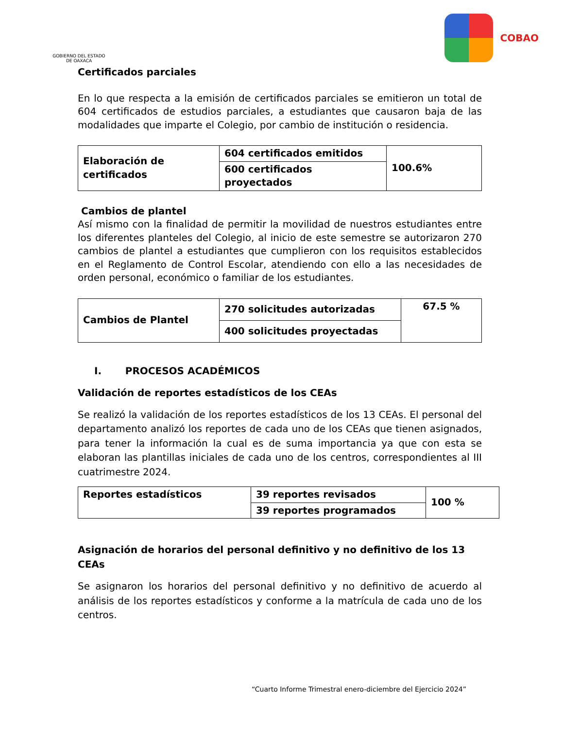GOBIERNO DEL ESTADO DE OAXACA
COBAO
Certificados parciales
En lo que respecta a la emisión de certificados parciales se emitieron un total de 604 certificados de estudios parciales, a estudiantes que causaron baja de las modalidades que imparte el Colegio, por cambio de institución o residencia.
| Elaboración de certificados | 604 certificados emitidos | 100.6% |
| | 600 certificados proyectados | |
Cambios de plantel
Así mismo con la finalidad de permitir la movilidad de nuestros estudiantes entre los diferentes planteles del Colegio, al inicio de este semestre se autorizaron 270 cambios de plantel a estudiantes que cumplieron con los requisitos establecidos en el Reglamento de Control Escolar, atendiendo con ello a las necesidades de orden personal, económico o familiar de los estudiantes.
| Cambios de Plantel | 270 solicitudes autorizadas | 67.5 % |
| | 400 solicitudes proyectadas | |
I. PROCESOS ACADÉMICOS
Validación de reportes estadísticos de los CEAs
Se realizó la validación de los reportes estadísticos de los 13 CEAs. El personal del departamento analizó los reportes de cada uno de los CEAs que tienen asignados, para tener la información la cual es de suma importancia ya que con esta se elaboran las plantillas iniciales de cada uno de los centros, correspondientes al III cuatrimestre 2024.
| Reportes estadísticos | 39 reportes revisados | 100 % |
| | 39 reportes programados | |
Asignación de horarios del personal definitivo y no definitivo de los 13 CEAs
Se asignaron los horarios del personal definitivo y no definitivo de acuerdo al análisis de los reportes estadísticos y conforme a la matrícula de cada uno de los centros.
“Cuarto Informe Trimestral enero-diciembre del Ejercicio 2024”